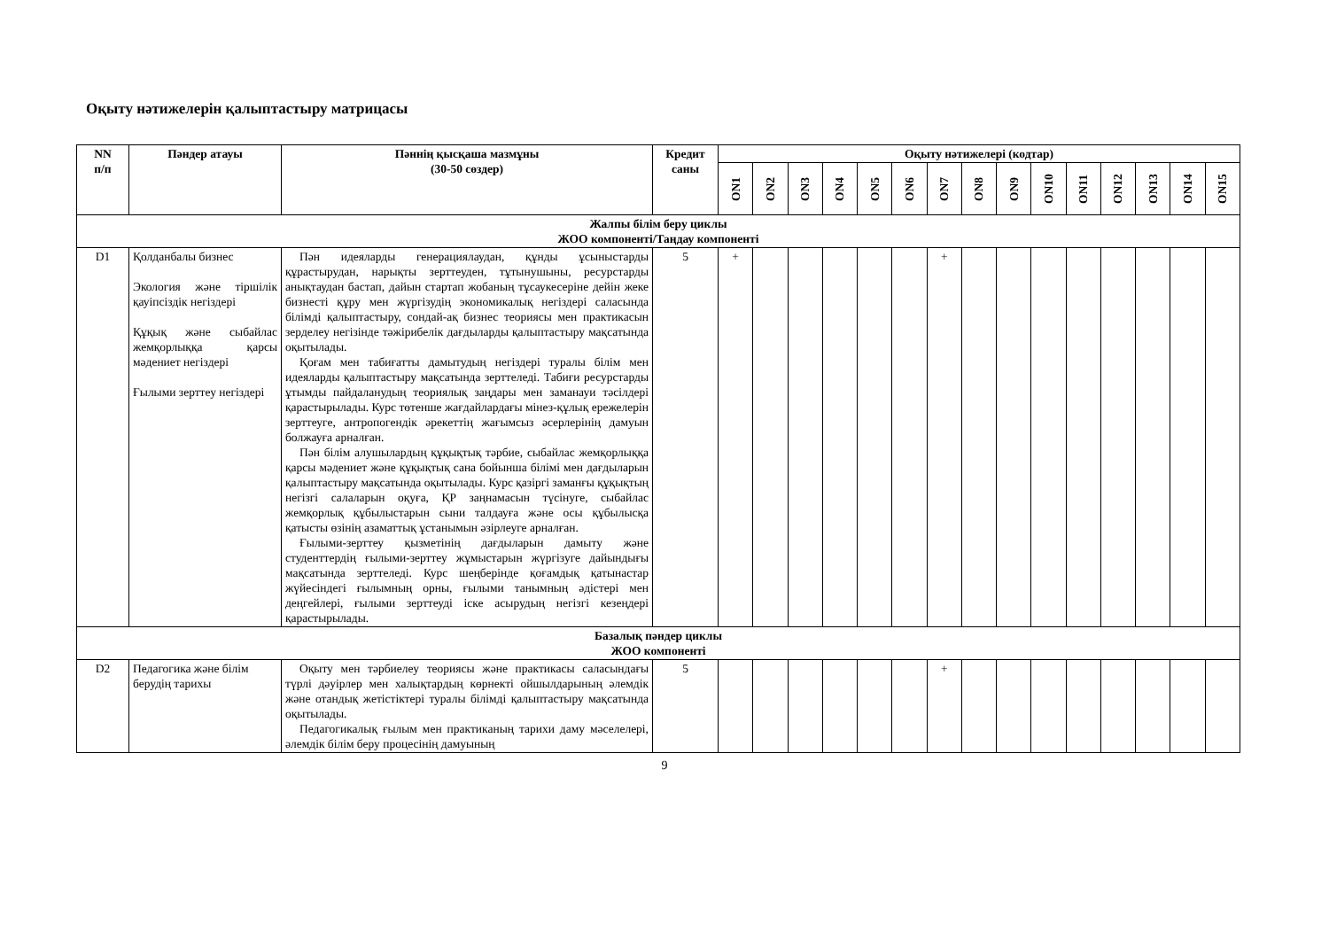Оқыту нәтижелерін қалыптастыру матрицасы
| NN п/п | Пәндер атауы | Пәннің қысқаша мазмұны (30-50 сөздер) | Кредит саны | Оқыту нәтижелері (кодтар) | | | | | | | | | | | | | | |
| --- | --- | --- | --- | --- | --- | --- | --- | --- | --- | --- | --- | --- | --- | --- | --- | --- | --- | --- |
| | | | | ON1 | ON2 | ON3 | ON4 | ON5 | ON6 | ON7 | ON8 | ON9 | ON10 | ON11 | ON12 | ON13 | ON14 | ON15 |
| Жалпы білім беру циклы ЖОО компоненті/Таңдау компоненті | | | | | | | | | | | | | | | | | | |
| D1 | Қолданбалы бизнес Экология және тіршілік қауіпсіздік негіздері Құқық және сыбайлас жемқорлыққа қарсы мәдениет негіздері Ғылыми зерттеу негіздері | Пән идеяларды генерациялаудан, құнды ұсыныстарды құрастырудан, нарықты зерттеуден, тұтынушыны, ресурстарды анықтаудан бастап, дайын стартап жобаның тұсаукесеріне дейін жеке бизнесті құру мен жүргізудің экономикалық негіздері саласында білімді қалыптастыру, сондай-ақ бизнес теориясы мен практикасын зерделеу негізінде тәжірибелік дағдыларды қалыптастыру мақсатында оқытылады. Қоғам мен табиғатты дамытудың негіздері туралы білім мен идеяларды қалыптастыру мақсатында зерттеледі. Табиғи ресурстарды ұтымды пайдаланудың теориялық заңдары мен заманауи тәсілдері қарастырылады. Курс төтенше жағдайлардағы мінез-құлық ережелерін зерттеуге, антропогендік әрекеттің жағымсыз әсерлерінің дамуын болжауға арналған. Пән білім алушылардың құқықтық тәрбие, сыбайлас жемқорлыққа қарсы мәдениет және құқықтық сана бойынша білімі мен дағдыларын қалыптастыру мақсатында оқытылады. Курс қазіргі заманғы құқықтың негізгі салаларын оқуға, ҚР заңнамасын түсінуге, сыбайлас жемқорлық құбылыстарын сыни талдауға және осы құбылысқа қатысты өзінің азаматтық ұстанымын әзірлеуге арналған. Ғылыми-зерттеу қызметінің дағдыларын дамыту және студенттердің ғылыми-зерттеу жұмыстарын жүргізуге дайындығы мақсатында зерттеледі. Курс шеңберінде қоғамдық қатынастар жүйесіндегі ғылымның орны, ғылыми танымның әдістері мен деңгейлері, ғылыми зерттеуді іске асырудың негізгі кезеңдері қарастырылады. | 5 | + | | | | | | + | | | | | | | | |
| Базалық пәндер циклы ЖОО компоненті | | | | | | | | | | | | | | | | | | |
| D2 | Педагогика және білім берудің тарихы | Оқыту мен тәрбиелеу теориясы және практикасы саласындағы түрлі дәуірлер мен халықтардың көрнекті ойшылдарының әлемдік және отандық жетістіктері туралы білімді қалыптастыру мақсатында оқытылады. Педагогикалық ғылым мен практиканың тарихи даму мәселелері, әлемдік білім беру процесінің дамуының | 5 | | | | | | | + | | | | | | | | |
9